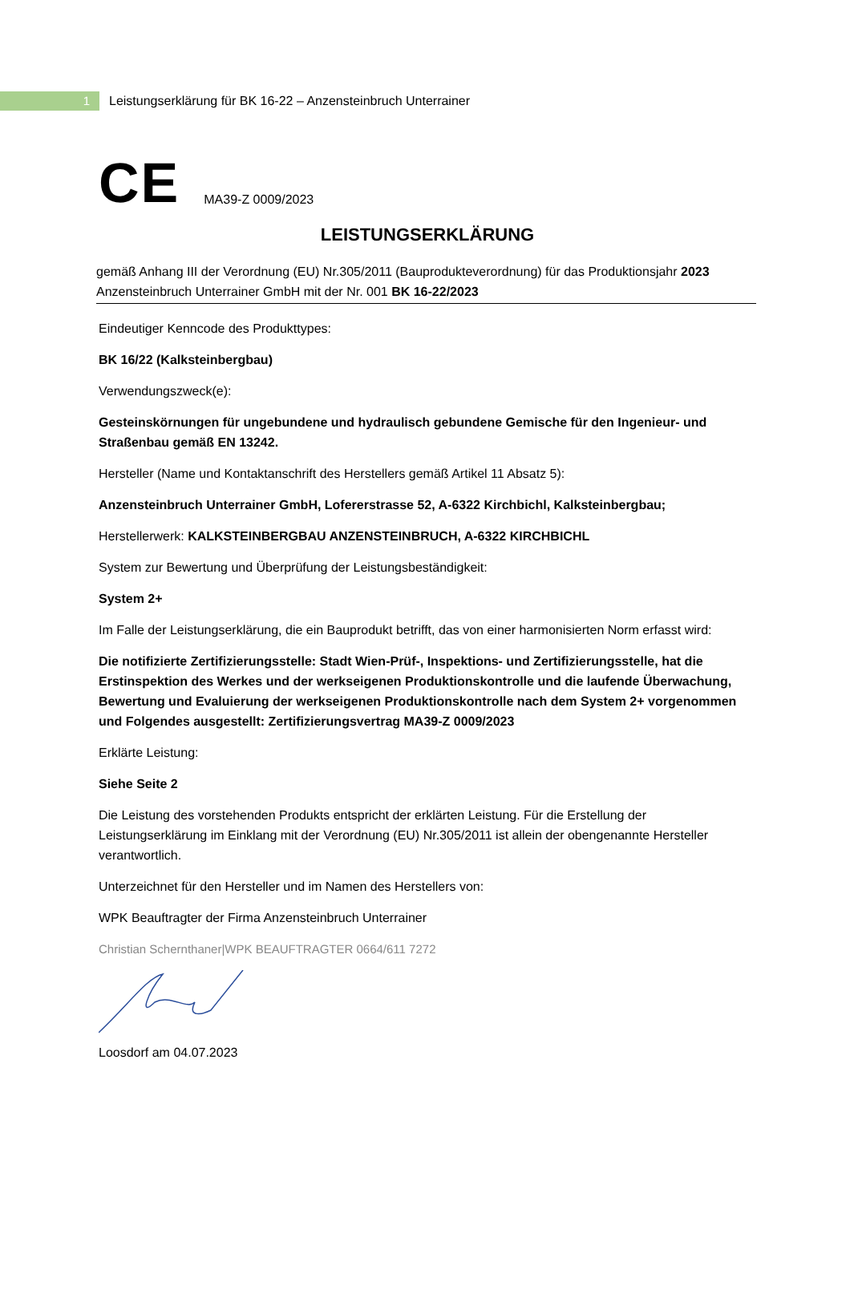1
Leistungserklärung für BK 16-22 – Anzensteinbruch Unterrainer
CE
MA39-Z 0009/2023
LEISTUNGSERKLÄRUNG
gemäß Anhang III der Verordnung (EU) Nr.305/2011 (Bauprodukteverordnung) für das Produktionsjahr 2023 Anzensteinbruch Unterrainer GmbH mit der Nr. 001 BK 16-22/2023
Eindeutiger Kenncode des Produkttypes:
BK 16/22 (Kalksteinbergbau)
Verwendungszweck(e):
Gesteinskörnungen für ungebundene und hydraulisch gebundene Gemische für den Ingenieur- und Straßenbau gemäß EN 13242.
Hersteller (Name und Kontaktanschrift des Herstellers gemäß Artikel 11 Absatz 5):
Anzensteinbruch Unterrainer GmbH, Lofererstrasse 52, A-6322 Kirchbichl, Kalksteinbergbau;
Herstellerwerk: KALKSTEINBERGBAU ANZENSTEINBRUCH, A-6322 KIRCHBICHL
System zur Bewertung und Überprüfung der Leistungsbeständigkeit:
System 2+
Im Falle der Leistungserklärung, die ein Bauprodukt betrifft, das von einer harmonisierten Norm erfasst wird:
Die notifizierte Zertifizierungsstelle: Stadt Wien-Prüf-, Inspektions- und Zertifizierungsstelle, hat die Erstinspektion des Werkes und der werkseigenen Produktionskontrolle und die laufende Überwachung, Bewertung und Evaluierung der werkseigenen Produktionskontrolle nach dem System 2+ vorgenommen und Folgendes ausgestellt: Zertifizierungsvertrag MA39-Z 0009/2023
Erklärte Leistung:
Siehe Seite 2
Die Leistung des vorstehenden Produkts entspricht der erklärten Leistung. Für die Erstellung der Leistungserklärung im Einklang mit der Verordnung (EU) Nr.305/2011 ist allein der obengenannte Hersteller verantwortlich.
Unterzeichnet für den Hersteller und im Namen des Herstellers von:
WPK Beauftragter der Firma Anzensteinbruch Unterrainer
Christian Schernthaner|WPK BEAUFTRAGTER 0664/611 7272
Loosdorf am 04.07.2023